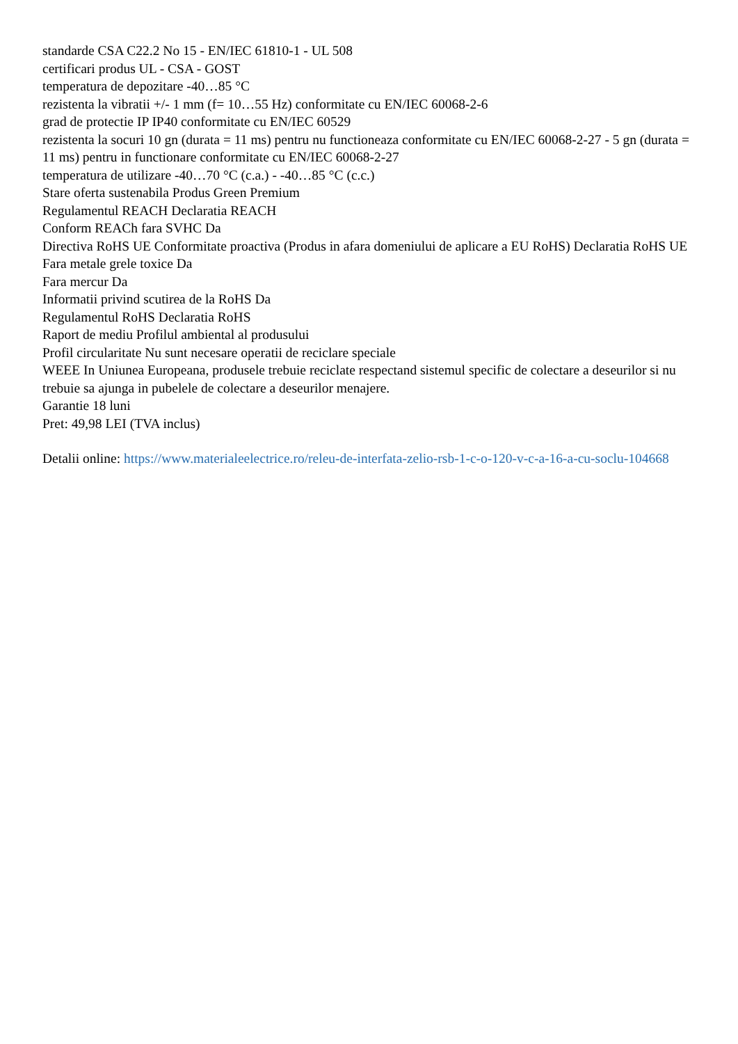standarde CSA C22.2 No 15 - EN/IEC 61810-1 - UL 508
certificari produs UL - CSA - GOST
temperatura de depozitare -40…85 °C
rezistenta la vibratii +/- 1 mm (f= 10…55 Hz) conformitate cu EN/IEC 60068-2-6
grad de protectie IP IP40 conformitate cu EN/IEC 60529
rezistenta la socuri 10 gn (durata = 11 ms) pentru nu functioneaza conformitate cu EN/IEC 60068-2-27 - 5 gn (durata = 11 ms) pentru in functionare conformitate cu EN/IEC 60068-2-27
temperatura de utilizare -40…70 °C (c.a.) - -40…85 °C (c.c.)
Stare oferta sustenabila Produs Green Premium
Regulamentul REACH Declaratia REACH
Conform REACh fara SVHC Da
Directiva RoHS UE Conformitate proactiva (Produs in afara domeniului de aplicare a EU RoHS) Declaratia RoHS UE
Fara metale grele toxice Da
Fara mercur Da
Informatii privind scutirea de la RoHS Da
Regulamentul RoHS Declaratia RoHS
Raport de mediu Profilul ambiental al produsului
Profil circularitate Nu sunt necesare operatii de reciclare speciale
WEEE In Uniunea Europeana, produsele trebuie reciclate respectand sistemul specific de colectare a deseurilor si nu trebuie sa ajunga in pubelele de colectare a deseurilor menajere.
Garantie 18 luni
Pret: 49,98 LEI (TVA inclus)
Detalii online: https://www.materialeelectrice.ro/releu-de-interfata-zelio-rsb-1-c-o-120-v-c-a-16-a-cu-soclu-104668